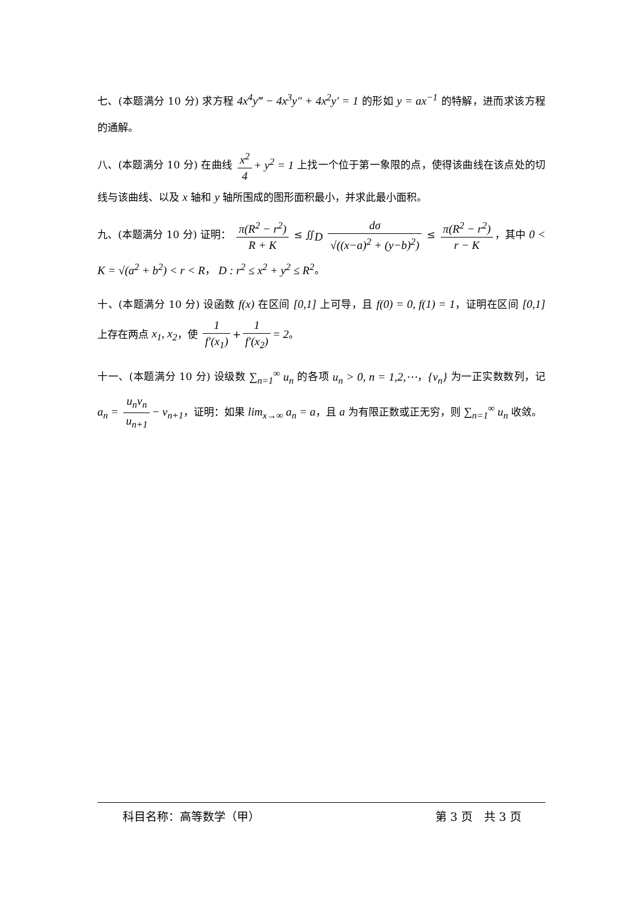七、(本题满分 10 分) 求方程 4x<sup>4</sup>y‴ − 4x<sup>3</sup>y″ + 4x<sup>2</sup>y′ = 1 的形如 y = ax<sup>−1</sup> 的特解，进而求该方程的通解。
八、(本题满分 10 分) 在曲线 x<sup>2</sup> 4 + y<sup>2</sup> = 1 上找一个位于第一象限的点，使得该曲线在该点处的切线与该曲线、以及 x 轴和 y 轴所围成的图形面积最小，并求此最小面积。
九、(本题满分 10 分) 证明： π(R<sup>2</sup> − r<sup>2</sup>) R + K ≤ ∬<sub>D</sub> dσ √((x−a)<sup>2</sup> + (y−b)<sup>2</sup>) ≤ π(R<sup>2</sup> − r<sup>2</sup>) r − K ，其中 0 < K = √(a<sup>2</sup> + b<sup>2</sup>) < r < R， D : r<sup>2</sup> ≤ x<sup>2</sup> + y<sup>2</sup> ≤ R<sup>2</sup>。
十、(本题满分 10 分) 设函数 f(x) 在区间 [0,1] 上可导，且 f(0) = 0, f(1) = 1，证明在区间 [0,1] 上存在两点 x<sub>1</sub>, x<sub>2</sub>，使 1 f′(x<sub>1</sub>) + 1 f′(x<sub>2</sub>) = 2。
十一、(本题满分 10 分) 设级数 ∑<sub>n=1</sub><sup>∞</sup> u<sub>n</sub> 的各项 u<sub>n</sub> > 0, n = 1,2,⋯，{v<sub>n</sub>} 为一正实数数列，记 a<sub>n</sub> = u<sub>n</sub>v<sub>n</sub> u<sub>n+1</sub> − v<sub>n+1</sub>，证明：如果 lim<sub>x→∞</sub> a<sub>n</sub> = a，且 a 为有限正数或正无穷，则 ∑<sub>n=1</sub><sup>∞</sup> u<sub>n</sub> 收敛。
科目名称：高等数学（甲） 第 3 页　共 3 页